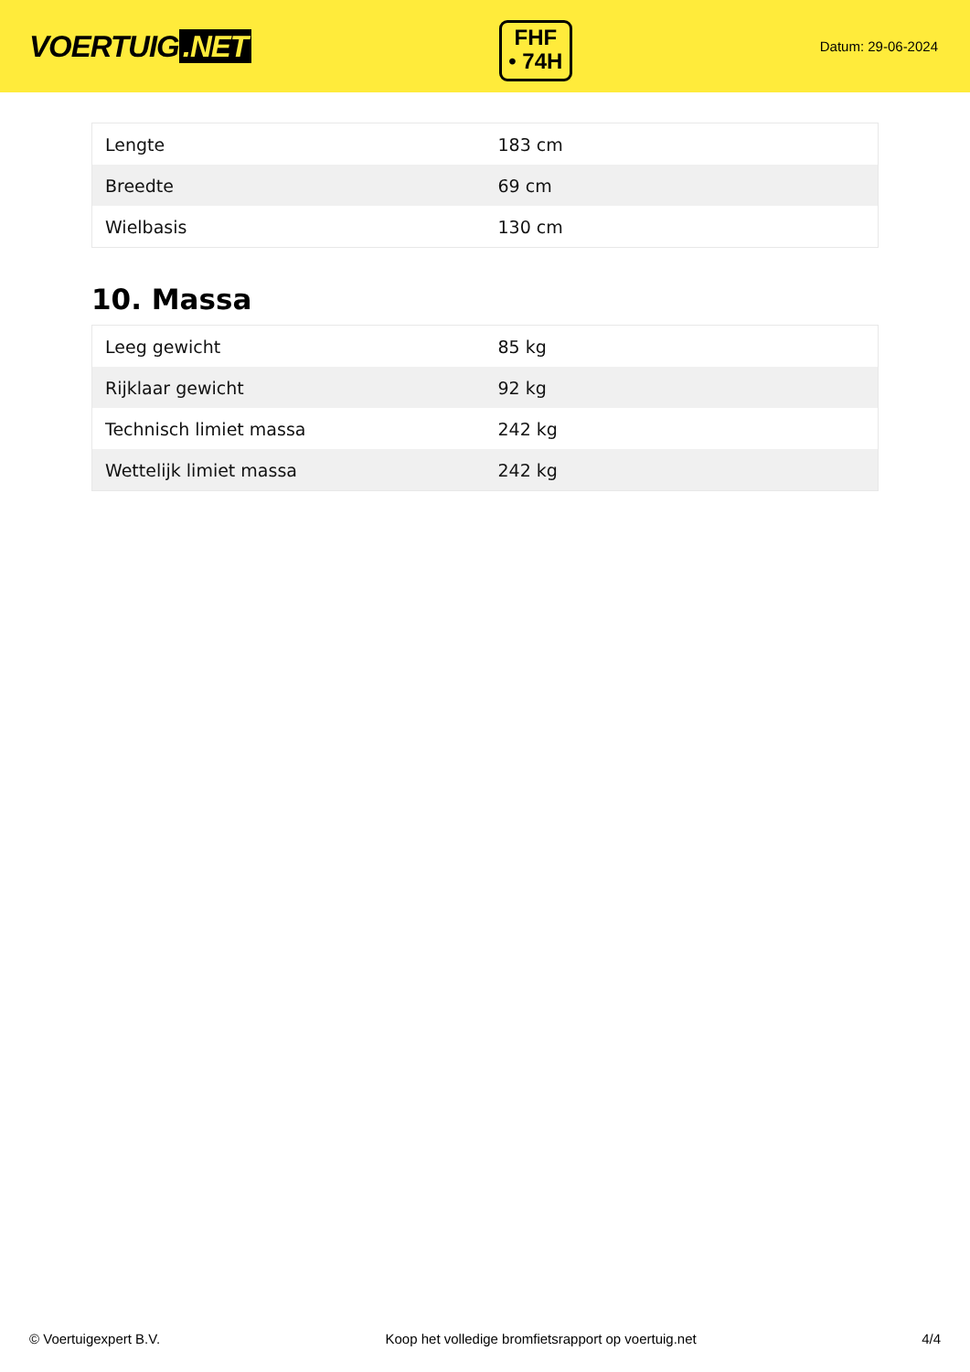VOERTUIG.NET
FHF
• 74H
Datum: 29-06-2024
| Lengte | 183 cm |
| Breedte | 69 cm |
| Wielbasis | 130 cm |
10. Massa
| Leeg gewicht | 85 kg |
| Rijklaar gewicht | 92 kg |
| Technisch limiet massa | 242 kg |
| Wettelijk limiet massa | 242 kg |
© Voertuigexpert B.V. Koop het volledige bromfietsrapport op voertuig.net 4/4